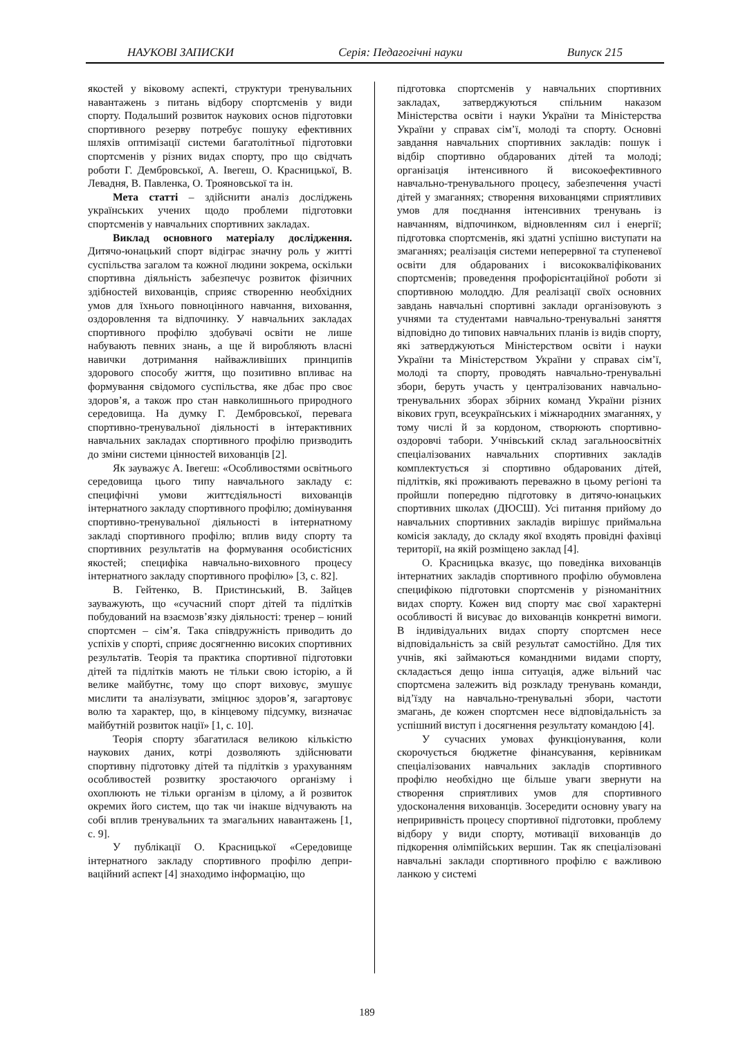НАУКОВІ ЗАПИСКИ Серія: Педагогічні науки Випуск 215
якостей у віковому аспекті, структури тренувальних навантажень з питань відбору спортсменів у види спорту. Подальший розвиток наукових основ підготовки спортивного резерву потребує пошуку ефективних шляхів оптимізації системи багатолітньої підготовки спортсменів у різних видах спорту, про що свідчать роботи Г. Дембровської, А. Івегеш, О. Красницької, В. Левадня, В. Павленка, О. Трояновської та ін.
Мета статті – здійснити аналіз досліджень українських учених щодо проблеми підготовки спортсменів у навчальних спортивних закладах.
Виклад основного матеріалу дослідження. Дитячо-юнацький спорт відіграє значну роль у житті суспільства загалом та кожної людини зокрема, оскільки спортивна діяльність забезпечує розвиток фізичних здібностей вихованців, сприяє створенню необхідних умов для їхнього повноцінного навчання, виховання, оздоровлення та відпочинку. У навчальних закладах спортивного профілю здобувачі освіти не лише набувають певних знань, а ще й виробляють власні навички дотримання найважливіших принципів здорового способу життя, що позитивно впливає на формування свідомого суспільства, яке дбає про своє здоров’я, а також про стан навколишнього природного середовища. На думку Г. Дембровської, перевага спортивно-тренувальної діяльності в інтерактивних навчальних закладах спортивного профілю призводить до зміни системи цінностей вихованців [2].
Як зауважує А. Івегеш: «Особливостями освітнього середовища цього типу навчального закладу є: специфічні умови життєдіяльності вихованців інтернатного закладу спортивного профілю; домінування спортивно-тренувальної діяльності в інтернатному закладі спортивного профілю; вплив виду спорту та спортивних результатів на формування особистісних якостей; специфіка навчально-виховного процесу інтернатного закладу спортивного профілю» [3, с. 82].
В. Гейтенко, В. Пристинський, В. Зайцев зауважують, що «сучасний спорт дітей та підлітків побудований на взаємозв’язку діяльності: тренер – юний спортсмен – сім’я. Така співдружність приводить до успіхів у спорті, сприяє досягненню високих спортивних результатів. Теорія та практика спортивної підготовки дітей та підлітків мають не тільки свою історію, а й велике майбутнє, тому що спорт виховує, змушує мислити та аналізувати, зміцнює здоров’я, загартовує волю та характер, що, в кінцевому підсумку, визначає майбутній розвиток нації» [1, с. 10].
Теорія спорту збагатилася великою кількістю наукових даних, котрі дозволяють здійснювати спортивну підготовку дітей та підлітків з урахуванням особливостей розвитку зростаючого організму і охоплюють не тільки організм в цілому, а й розвиток окремих його систем, що так чи інакше відчувають на собі вплив тренувальних та змагальних навантажень [1, с. 9].
У публікації О. Красницької «Середовище інтернатного закладу спортивного профілю депри­ваційний аспект [4] знаходимо інформацію, що
підготовка спортсменів у навчальних спортивних закладах, затверджуються спільним наказом Міністерства освіти і науки України та Міністерства України у справах сім’ї, молоді та спорту. Основні завдання навчальних спортивних закладів: пошук і відбір спортивно обдарованих дітей та молоді; організація інтенсивного й високоефективного навчально-тренувального процесу, забезпечення участі дітей у змаганнях; створення вихованцями сприятливих умов для поєднання інтенсивних тренувань із навчанням, відпочинком, відновленням сил і енергії; підготовка спортсменів, які здатні успішно виступати на змаганнях; реалізація системи неперервної та ступеневої освіти для обдарованих і висококваліфікованих спортсменів; проведення профорієнтаційної роботи зі спортивною молоддю. Для реалізації своїх основних завдань навчальні спортивні заклади організовують з учнями та студентами навчально-тренувальні заняття відповідно до типових навчальних планів із видів спорту, які затверджуються Міністерством освіти і науки України та Міністерством України у справах сім’ї, молоді та спорту, проводять навчально-тренувальні збори, беруть участь у централізованих навчально-тренувальних зборах збірних команд України різних вікових груп, всеукраїнських і міжнародних змаганнях, у тому числі й за кордоном, створюють спортивно-оздоровчі табори. Учнівський склад загальноосвітніх спеціалізованих навчальних спортивних закладів комплектується зі спортивно обдарованих дітей, підлітків, які проживають переважно в цьому регіоні та пройшли попередню підготовку в дитячо-юнацьких спортивних школах (ДЮСШ). Усі питання прийому до навчальних спортивних закладів вирішує приймальна комісія закладу, до складу якої входять провідні фахівці території, на якій розміщено заклад [4].
О. Красницька вказує, що поведінка вихованців інтернатних закладів спортивного профілю обумовлена специфікою підготовки спортсменів у різноманітних видах спорту. Кожен вид спорту має свої характерні особливості й висуває до вихованців конкретні вимоги. В індивідуальних видах спорту спортсмен несе відповідальність за свій результат самостійно. Для тих учнів, які займаються командними видами спорту, складається дещо інша ситуація, адже вільний час спортсмена залежить від розкладу тренувань команди, від’їзду на навчально-тренувальні збори, частоти змагань, де кожен спортсмен несе відповідальність за успішний виступ і досягнення результату командою [4].
У сучасних умовах функціонування, коли скорочується бюджетне фінансування, керівникам спеціалізованих навчальних закладів спортивного профілю необхідно ще більше уваги звернути на створення сприятливих умов для спортивного удосконалення вихованців. Зосередити основну увагу на неприривність процесу спортивної підготовки, проблему відбору у види спорту, мотивації вихованців до підкорення олімпійських вершин. Так як спеціалізовані навчальні заклади спортивного профілю є важливою ланкою у системі
189